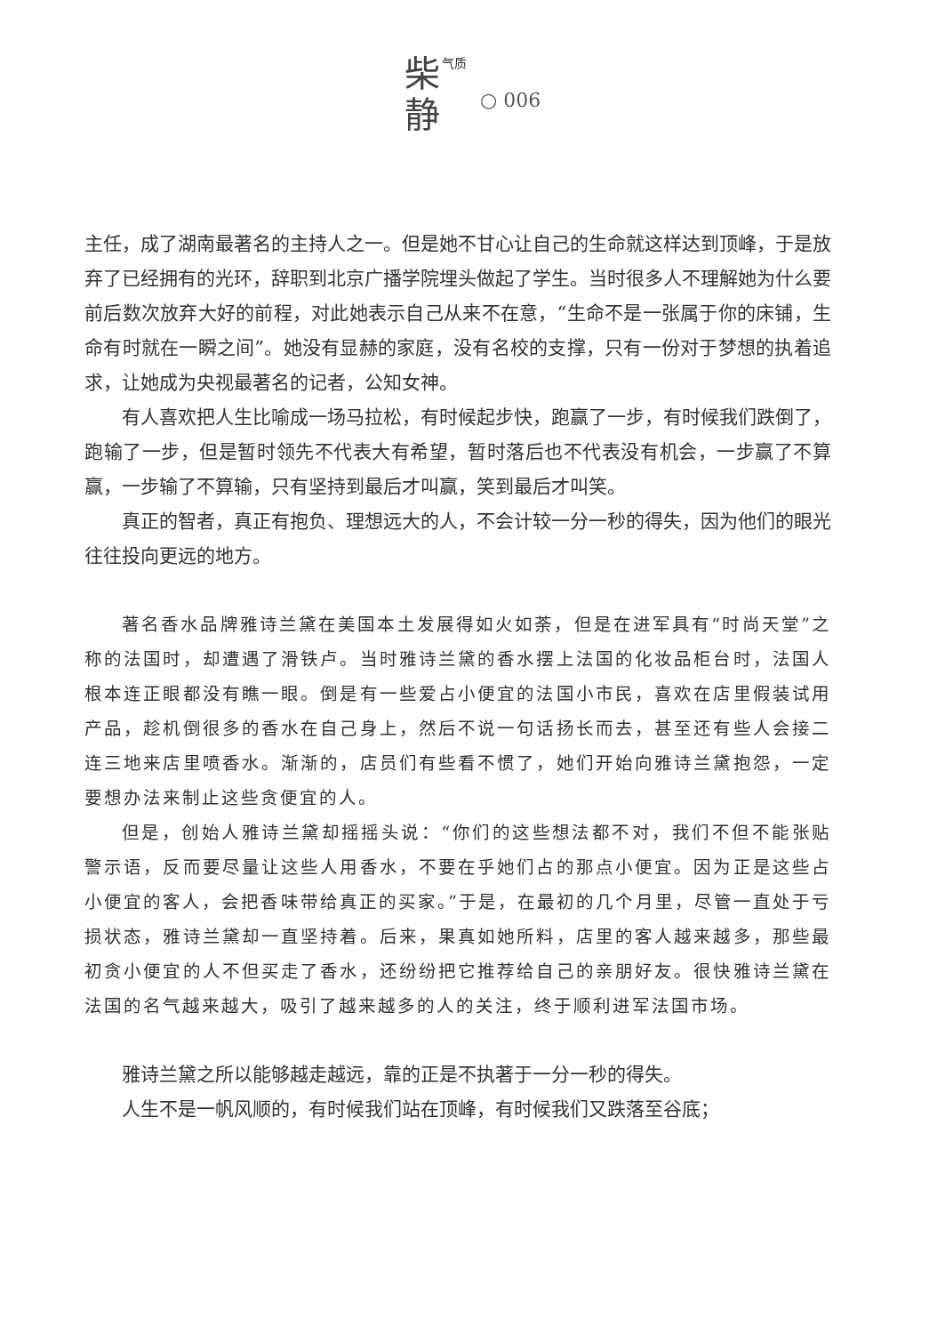气质
柴
静
○ 006
主任，成了湖南最著名的主持人之一。但是她不甘心让自己的生命就这样达到顶峰，于是放弃了已经拥有的光环，辞职到北京广播学院埋头做起了学生。当时很多人不理解她为什么要前后数次放弃大好的前程，对此她表示自己从来不在意，“生命不是一张属于你的床铺，生命有时就在一瞬之间”。她没有显赫的家庭，没有名校的支撑，只有一份对于梦想的执着追求，让她成为央视最著名的记者，公知女神。
有人喜欢把人生比喻成一场马拉松，有时候起步快，跑赢了一步，有时候我们跌倒了，跑输了一步，但是暂时领先不代表大有希望，暂时落后也不代表没有机会，一步赢了不算赢，一步输了不算输，只有坚持到最后才叫赢，笑到最后才叫笑。
真正的智者，真正有抱负、理想远大的人，不会计较一分一秒的得失，因为他们的眼光往往投向更远的地方。
著名香水品牌雅诗兰黛在美国本土发展得如火如荼，但是在进军具有“时尚天堂”之称的法国时，却遭遇了滑铁卢。当时雅诗兰黛的香水摆上法国的化妆品柜台时，法国人根本连正眼都没有瞧一眼。倒是有一些爱占小便宜的法国小市民，喜欢在店里假装试用产品，趁机倒很多的香水在自己身上，然后不说一句话扬长而去，甚至还有些人会接二连三地来店里喷香水。渐渐的，店员们有些看不惯了，她们开始向雅诗兰黛抱怨，一定要想办法来制止这些贪便宜的人。
但是，创始人雅诗兰黛却摇摇头说：“你们的这些想法都不对，我们不但不能张贴警示语，反而要尽量让这些人用香水，不要在乎她们占的那点小便宜。因为正是这些占小便宜的客人，会把香味带给真正的买家。”于是，在最初的几个月里，尽管一直处于亏损状态，雅诗兰黛却一直坚持着。后来，果真如她所料，店里的客人越来越多，那些最初贪小便宜的人不但买走了香水，还纷纷把它推荐给自己的亲朋好友。很快雅诗兰黛在法国的名气越来越大，吸引了越来越多的人的关注，终于顺利进军法国市场。
雅诗兰黛之所以能够越走越远，靠的正是不执著于一分一秒的得失。
人生不是一帆风顺的，有时候我们站在顶峰，有时候我们又跌落至谷底；